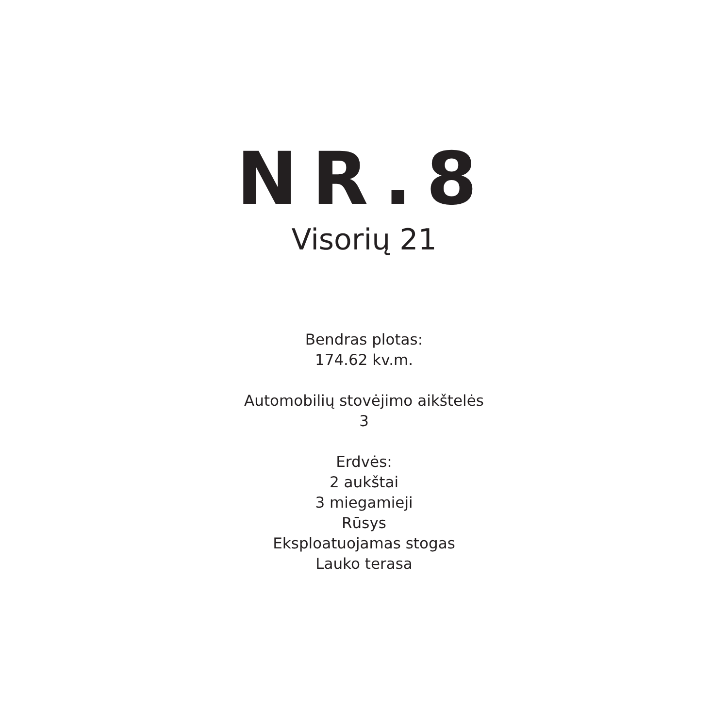NR.8
Visorių 21
Bendras plotas:
174.62 kv.m.
Automobilių stovėjimo aikštelės
3
Erdvės:
2 aukštai
3 miegamieji
Rūsys
Eksploatuojamas stogas
Lauko terasa